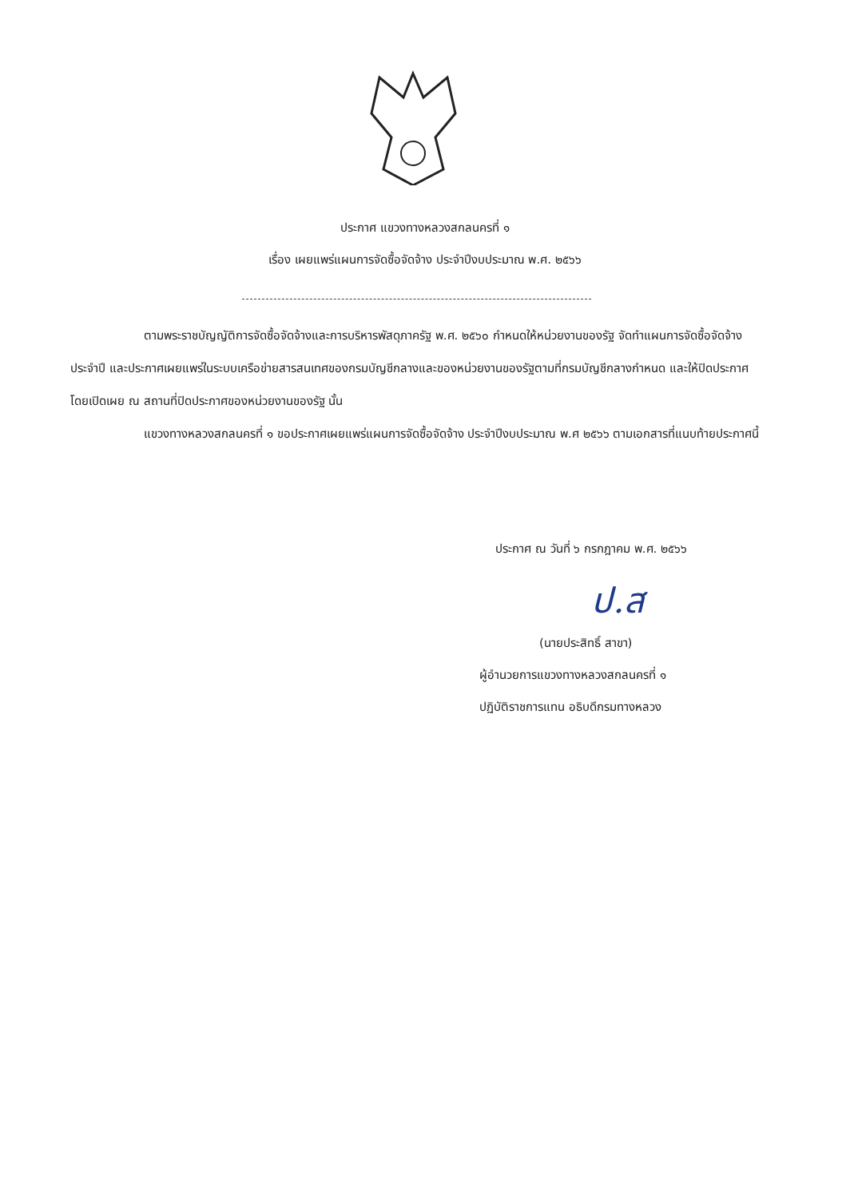ประกาศ แขวงทางหลวงสกลนครที่ ๑
เรื่อง เผยแพร่แผนการจัดซื้อจัดจ้าง ประจำปีงบประมาณ พ.ศ. ๒๕๖๖
ตามพระราชบัญญัติการจัดซื้อจัดจ้างและการบริหารพัสดุภาครัฐ พ.ศ. ๒๕๖๐ กำหนดให้หน่วยงานของรัฐ จัดทำแผนการจัดซื้อจัดจ้างประจำปี และประกาศเผยแพร่ในระบบเครือข่ายสารสนเทศของกรมบัญชีกลางและของหน่วยงานของรัฐตามที่กรมบัญชีกลางกำหนด และให้ปิดประกาศโดยเปิดเผย ณ สถานที่ปิดประกาศของหน่วยงานของรัฐ นั้น
แขวงทางหลวงสกลนครที่ ๑ ขอประกาศเผยแพร่แผนการจัดซื้อจัดจ้าง ประจำปีงบประมาณ พ.ศ ๒๕๖๖ ตามเอกสารที่แนบท้ายประกาศนี้
ประกาศ ณ วันที่ ๖ กรกฎาคม พ.ศ. ๒๕๖๖
ป.ส
(นายประสิทธิ์ สาขา)
ผู้อำนวยการแขวงทางหลวงสกลนครที่ ๑
ปฏิบัติราชการแทน อธิบดีกรมทางหลวง